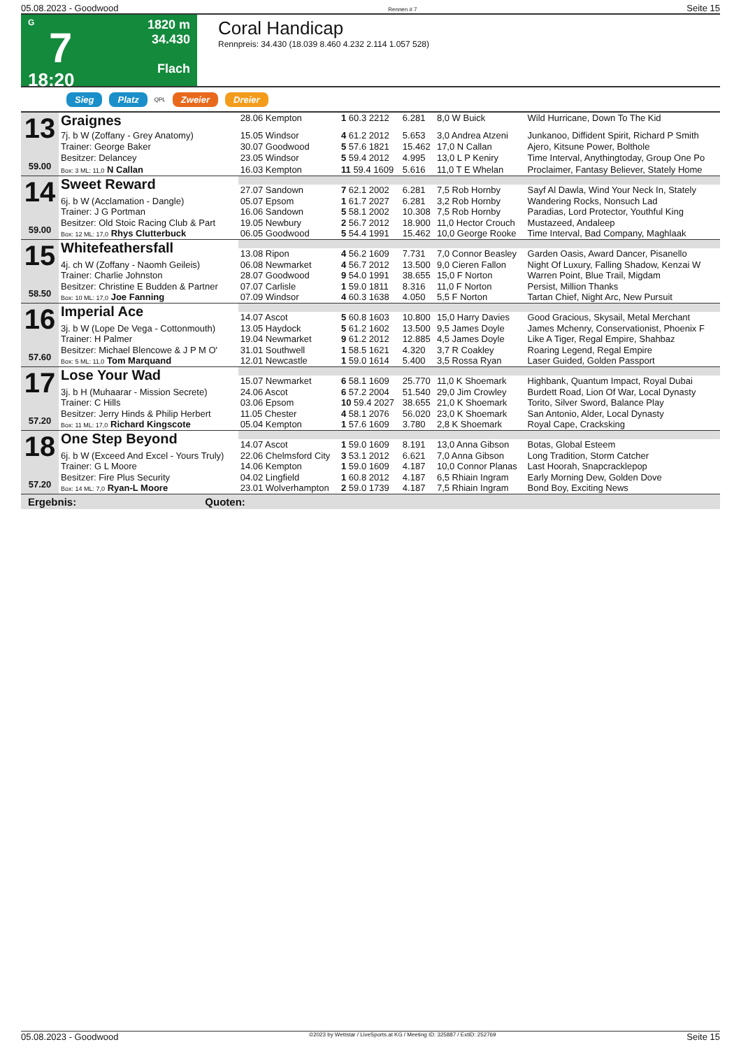05.08.2023 - Goodwood Rennen # 7 Seite 15
G
7
18:20
1820 m
34.430
Flach
Coral Handicap
Rennpreis: 34.430 (18.039 8.460 4.232 2.114 1.057 528)
Sieg Platz QPL Zweier Dreier
| 13 59.00 | Graignes | | | | | |
| | | 28.06 Kempton | 1 60.3 2212 | 6.281 | 8,0 W Buick | Wild Hurricane, Down To The Kid |
| | 7j. b W (Zoffany - Grey Anatomy) | 15.05 Windsor | 4 61.2 2012 | 5.653 | 3,0 Andrea Atzeni | Junkanoo, Diffident Spirit, Richard P Smith |
| | Trainer: George Baker | 30.07 Goodwood | 5 57.6 1821 | 15.462 | 17,0 N Callan | Ajero, Kitsune Power, Bolthole |
| | Besitzer: Delancey | 23.05 Windsor | 5 59.4 2012 | 4.995 | 13,0 L P Keniry | Time Interval, Anythingtoday, Group One Po |
| | Box: 3 ML: 11,0 N Callan | 16.03 Kempton | 11 59.4 1609 | 5.616 | 11,0 T E Whelan | Proclaimer, Fantasy Believer, Stately Home |
| 14 59.00 | Sweet Reward | | | | | |
| | | 27.07 Sandown | 7 62.1 2002 | 6.281 | 7,5 Rob Hornby | Sayf Al Dawla, Wind Your Neck In, Stately |
| | 6j. b W (Acclamation - Dangle) | 05.07 Epsom | 1 61.7 2027 | 6.281 | 3,2 Rob Hornby | Wandering Rocks, Nonsuch Lad |
| | Trainer: J G Portman | 16.06 Sandown | 5 58.1 2002 | 10.308 | 7,5 Rob Hornby | Paradias, Lord Protector, Youthful King |
| | Besitzer: Old Stoic Racing Club & Part | 19.05 Newbury | 2 56.7 2012 | 18.900 | 11,0 Hector Crouch | Mustazeed, Andaleep |
| | Box: 12 ML: 17,0 Rhys Clutterbuck | 06.05 Goodwood | 5 54.4 1991 | 15.462 | 10,0 George Rooke | Time Interval, Bad Company, Maghlaak |
| 15 58.50 | Whitefeathersfall | | | | | |
| | | 13.08 Ripon | 4 56.2 1609 | 7.731 | 7,0 Connor Beasley | Garden Oasis, Award Dancer, Pisanello |
| | 4j. ch W (Zoffany - Naomh Geileis) | 06.08 Newmarket | 4 56.7 2012 | 13.500 | 9,0 Cieren Fallon | Night Of Luxury, Falling Shadow, Kenzai W |
| | Trainer: Charlie Johnston | 28.07 Goodwood | 9 54.0 1991 | 38.655 | 15,0 F Norton | Warren Point, Blue Trail, Migdam |
| | Besitzer: Christine E Budden & Partner | 07.07 Carlisle | 1 59.0 1811 | 8.316 | 11,0 F Norton | Persist, Million Thanks |
| | Box: 10 ML: 17,0 Joe Fanning | 07.09 Windsor | 4 60.3 1638 | 4.050 | 5,5 F Norton | Tartan Chief, Night Arc, New Pursuit |
| 16 57.60 | Imperial Ace | | | | | |
| | | 14.07 Ascot | 5 60.8 1603 | 10.800 | 15,0 Harry Davies | Good Gracious, Skysail, Metal Merchant |
| | 3j. b W (Lope De Vega - Cottonmouth) | 13.05 Haydock | 5 61.2 1602 | 13.500 | 9,5 James Doyle | James Mchenry, Conservationist, Phoenix F |
| | Trainer: H Palmer | 19.04 Newmarket | 9 61.2 2012 | 12.885 | 4,5 James Doyle | Like A Tiger, Regal Empire, Shahbaz |
| | Besitzer: Michael Blencowe & J P M O' | 31.01 Southwell | 1 58.5 1621 | 4.320 | 3,7 R Coakley | Roaring Legend, Regal Empire |
| | Box: 5 ML: 11,0 Tom Marquand | 12.01 Newcastle | 1 59.0 1614 | 5.400 | 3,5 Rossa Ryan | Laser Guided, Golden Passport |
| 17 57.20 | Lose Your Wad | | | | | |
| | | 15.07 Newmarket | 6 58.1 1609 | 25.770 | 11,0 K Shoemark | Highbank, Quantum Impact, Royal Dubai |
| | 3j. b H (Muhaarar - Mission Secrete) | 24.06 Ascot | 6 57.2 2004 | 51.540 | 29,0 Jim Crowley | Burdett Road, Lion Of War, Local Dynasty |
| | Trainer: C Hills | 03.06 Epsom | 10 59.4 2027 | 38.655 | 21,0 K Shoemark | Torito, Silver Sword, Balance Play |
| | Besitzer: Jerry Hinds & Philip Herbert | 11.05 Chester | 4 58.1 2076 | 56.020 | 23,0 K Shoemark | San Antonio, Alder, Local Dynasty |
| | Box: 11 ML: 17,0 Richard Kingscote | 05.04 Kempton | 1 57.6 1609 | 3.780 | 2,8 K Shoemark | Royal Cape, Cracksking |
| 18 57.20 | One Step Beyond | | | | | |
| | | 14.07 Ascot | 1 59.0 1609 | 8.191 | 13,0 Anna Gibson | Botas, Global Esteem |
| | 6j. b W (Exceed And Excel - Yours Truly) | 22.06 Chelmsford City | 3 53.1 2012 | 6.621 | 7,0 Anna Gibson | Long Tradition, Storm Catcher |
| | Trainer: G L Moore | 14.06 Kempton | 1 59.0 1609 | 4.187 | 10,0 Connor Planas | Last Hoorah, Snapcracklepop |
| | Besitzer: Fire Plus Security | 04.02 Lingfield | 1 60.8 2012 | 4.187 | 6,5 Rhiain Ingram | Early Morning Dew, Golden Dove |
| | Box: 14 ML: 7,0 Ryan-L Moore | 23.01 Wolverhampton | 2 59.0 1739 | 4.187 | 7,5 Rhiain Ingram | Bond Boy, Exciting News |
Ergebnis: Quoten:
05.08.2023 - Goodwood ©2023 by Wettstar / LiveSports.at KG / Meeting ID: 325887 / ExtID: 252769 Seite 15